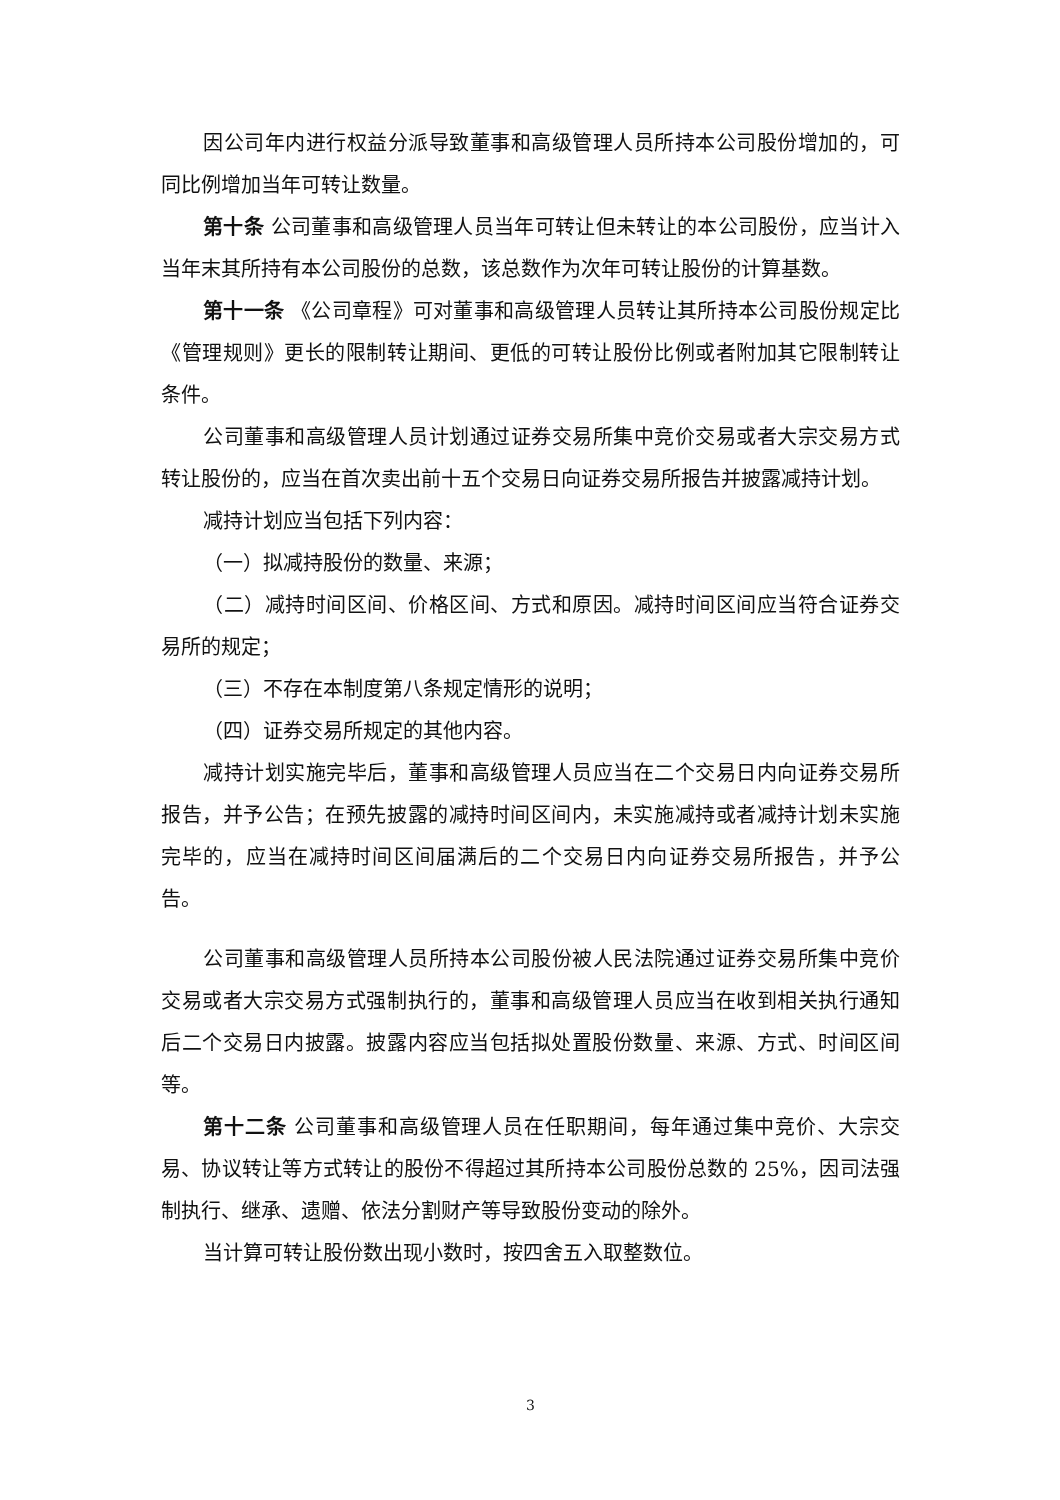因公司年内进行权益分派导致董事和高级管理人员所持本公司股份增加的，可同比例增加当年可转让数量。
第十条 公司董事和高级管理人员当年可转让但未转让的本公司股份，应当计入当年末其所持有本公司股份的总数，该总数作为次年可转让股份的计算基数。
第十一条 《公司章程》可对董事和高级管理人员转让其所持本公司股份规定比《管理规则》更长的限制转让期间、更低的可转让股份比例或者附加其它限制转让条件。
公司董事和高级管理人员计划通过证券交易所集中竞价交易或者大宗交易方式转让股份的，应当在首次卖出前十五个交易日向证券交易所报告并披露减持计划。
减持计划应当包括下列内容：
（一）拟减持股份的数量、来源；
（二）减持时间区间、价格区间、方式和原因。减持时间区间应当符合证券交易所的规定；
（三）不存在本制度第八条规定情形的说明；
（四）证券交易所规定的其他内容。
减持计划实施完毕后，董事和高级管理人员应当在二个交易日内向证券交易所报告，并予公告；在预先披露的减持时间区间内，未实施减持或者减持计划未实施完毕的，应当在减持时间区间届满后的二个交易日内向证券交易所报告，并予公告。
公司董事和高级管理人员所持本公司股份被人民法院通过证券交易所集中竞价交易或者大宗交易方式强制执行的，董事和高级管理人员应当在收到相关执行通知后二个交易日内披露。披露内容应当包括拟处置股份数量、来源、方式、时间区间等。
第十二条 公司董事和高级管理人员在任职期间，每年通过集中竞价、大宗交易、协议转让等方式转让的股份不得超过其所持本公司股份总数的 25%，因司法强制执行、继承、遗赠、依法分割财产等导致股份变动的除外。
当计算可转让股份数出现小数时，按四舍五入取整数位。
3